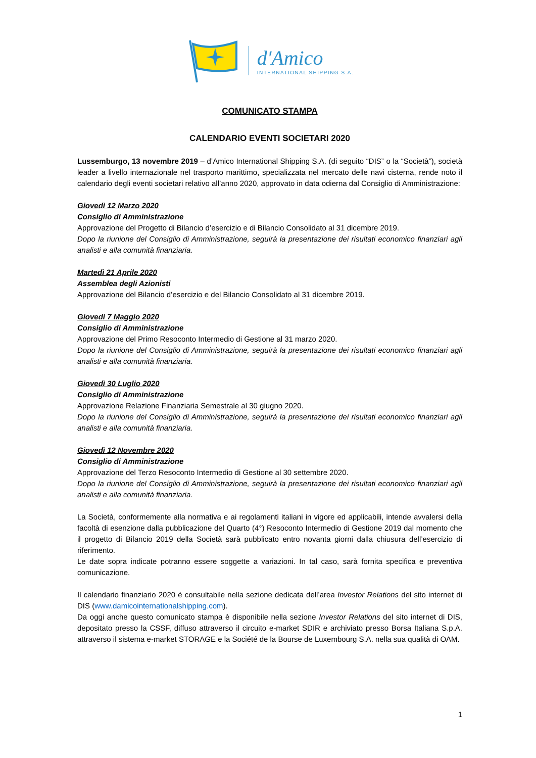d'Amico
INTERNATIONAL SHIPPING S.A.
COMUNICATO STAMPA
CALENDARIO EVENTI SOCIETARI 2020
Lussemburgo, 13 novembre 2019 – d’Amico International Shipping S.A. (di seguito “DIS” o la “Società”), società leader a livello internazionale nel trasporto marittimo, specializzata nel mercato delle navi cisterna, rende noto il calendario degli eventi societari relativo all’anno 2020, approvato in data odierna dal Consiglio di Amministrazione:
Giovedì 12 Marzo 2020
Consiglio di Amministrazione
Approvazione del Progetto di Bilancio d’esercizio e di Bilancio Consolidato al 31 dicembre 2019.
Dopo la riunione del Consiglio di Amministrazione, seguirà la presentazione dei risultati economico finanziari agli analisti e alla comunità finanziaria.
Martedì 21 Aprile 2020
Assemblea degli Azionisti
Approvazione del Bilancio d’esercizio e del Bilancio Consolidato al 31 dicembre 2019.
Giovedì 7 Maggio 2020
Consiglio di Amministrazione
Approvazione del Primo Resoconto Intermedio di Gestione al 31 marzo 2020.
Dopo la riunione del Consiglio di Amministrazione, seguirà la presentazione dei risultati economico finanziari agli analisti e alla comunità finanziaria.
Giovedì 30 Luglio 2020
Consiglio di Amministrazione
Approvazione Relazione Finanziaria Semestrale al 30 giugno 2020.
Dopo la riunione del Consiglio di Amministrazione, seguirà la presentazione dei risultati economico finanziari agli analisti e alla comunità finanziaria.
Giovedì 12 Novembre 2020
Consiglio di Amministrazione
Approvazione del Terzo Resoconto Intermedio di Gestione al 30 settembre 2020.
Dopo la riunione del Consiglio di Amministrazione, seguirà la presentazione dei risultati economico finanziari agli analisti e alla comunità finanziaria.
La Società, conformemente alla normativa e ai regolamenti italiani in vigore ed applicabili, intende avvalersi della facoltà di esenzione dalla pubblicazione del Quarto (4°) Resoconto Intermedio di Gestione 2019 dal momento che il progetto di Bilancio 2019 della Società sarà pubblicato entro novanta giorni dalla chiusura dell’esercizio di riferimento.
Le date sopra indicate potranno essere soggette a variazioni. In tal caso, sarà fornita specifica e preventiva comunicazione.
Il calendario finanziario 2020 è consultabile nella sezione dedicata dell’area Investor Relations del sito internet di DIS (www.damicointernationalshipping.com).
Da oggi anche questo comunicato stampa è disponibile nella sezione Investor Relations del sito internet di DIS, depositato presso la CSSF, diffuso attraverso il circuito e-market SDIR e archiviato presso Borsa Italiana S.p.A. attraverso il sistema e-market STORAGE e la Société de la Bourse de Luxembourg S.A. nella sua qualità di OAM.
1